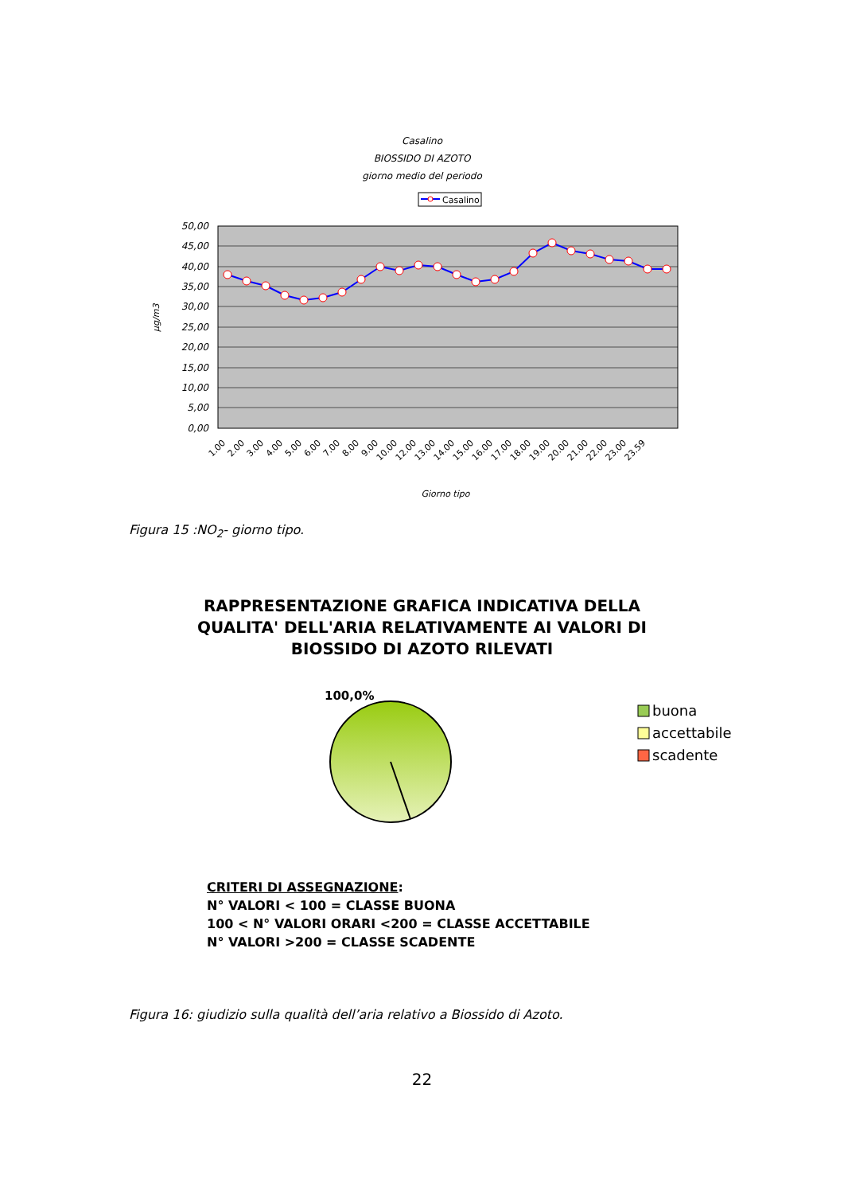Casalino
BIOSSIDO DI AZOTO
giorno medio del periodo
Casalino
50,00
45,00
40,00
35,00
30,00
25,00
20,00
15,00
10,00
5,00
0,00
µg/m3
1.00
2.00
3.00
4.00
5.00
6.00
7.00
8.00
9.00
10.00
12.00
13.00
14.00
15.00
16.00
17.00
18.00
19.00
20.00
21.00
22.00
23.00
23.59
Giorno tipo
Figura 15 :NO<sub>2</sub>- giorno tipo.
RAPPRESENTAZIONE GRAFICA INDICATIVA DELLA
QUALITA' DELL'ARIA RELATIVAMENTE AI VALORI DI
BIOSSIDO DI AZOTO RILEVATI
100,0%
buona
accettabile
scadente
CRITERI DI ASSEGNAZIONE:
N° VALORI < 100 = CLASSE BUONA
100 < N° VALORI ORARI <200 = CLASSE ACCETTABILE
N° VALORI >200 = CLASSE SCADENTE
Figura 16: giudizio sulla qualità dell’aria relativo a Biossido di Azoto.
22